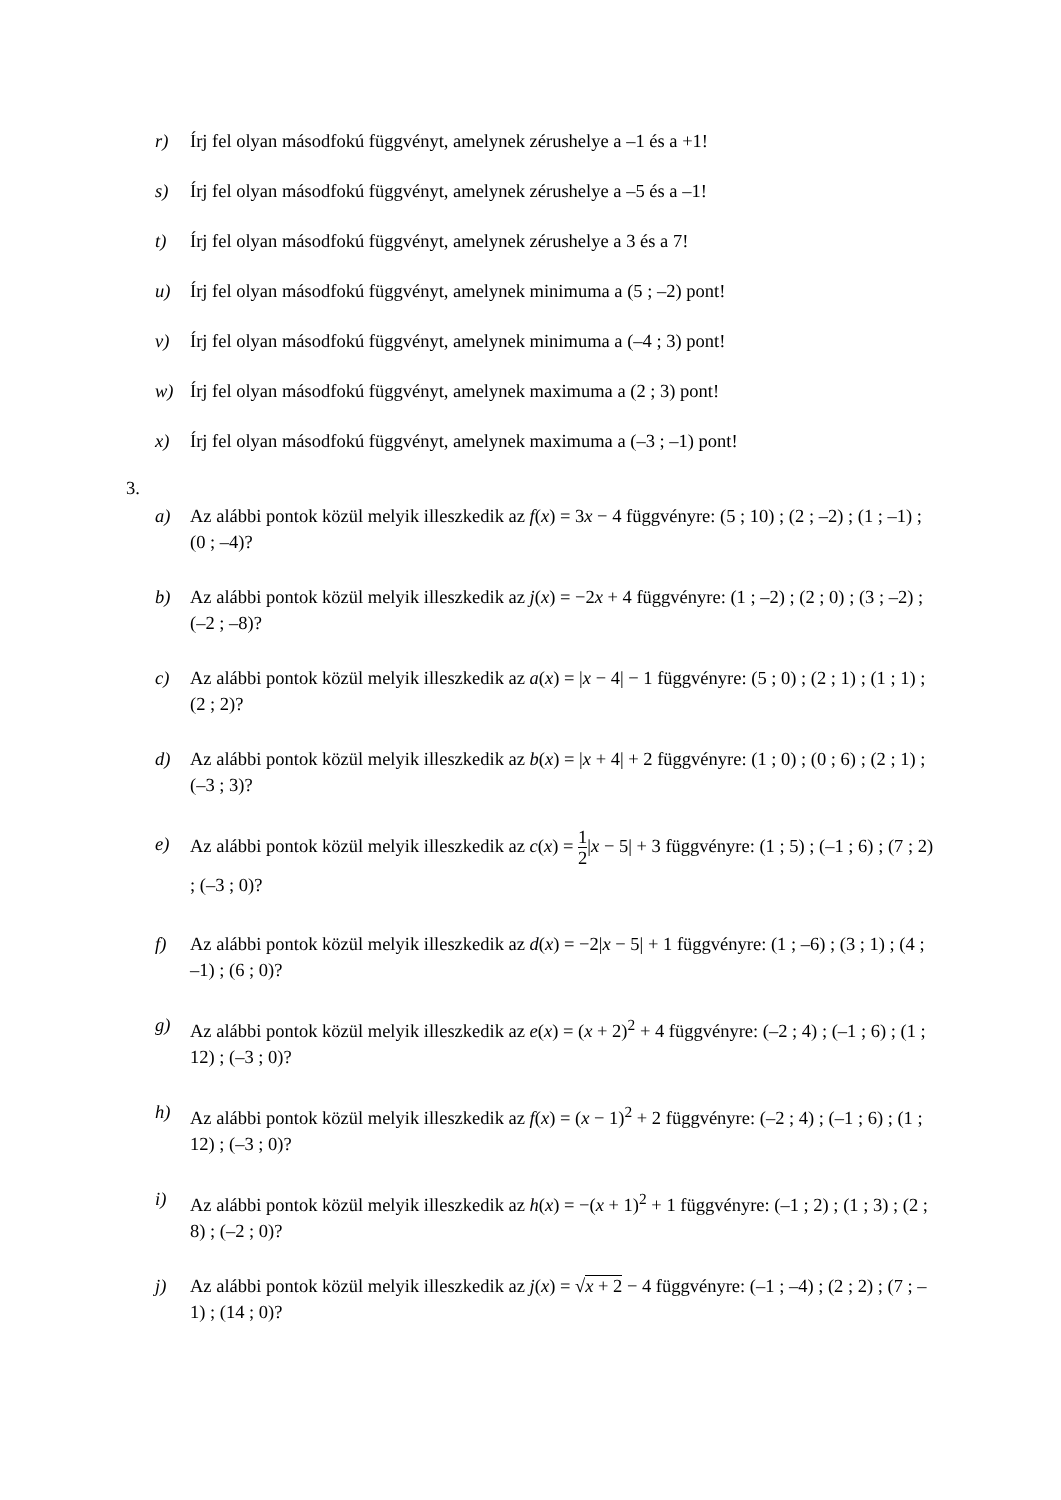r) Írj fel olyan másodfokú függvényt, amelynek zérushelye a –1 és a +1!
s) Írj fel olyan másodfokú függvényt, amelynek zérushelye a –5 és a –1!
t) Írj fel olyan másodfokú függvényt, amelynek zérushelye a 3 és a 7!
u) Írj fel olyan másodfokú függvényt, amelynek minimuma a (5 ; –2) pont!
v) Írj fel olyan másodfokú függvényt, amelynek minimuma a (–4 ; 3) pont!
w) Írj fel olyan másodfokú függvényt, amelynek maximuma a (2 ; 3) pont!
x) Írj fel olyan másodfokú függvényt, amelynek maximuma a (–3 ; –1) pont!
3.
a) Az alábbi pontok közül melyik illeszkedik az f(x) = 3x − 4 függvényre: (5 ; 10) ; (2 ; –2) ; (1 ; –1) ; (0 ; –4)?
b) Az alábbi pontok közül melyik illeszkedik az j(x) = −2x + 4 függvényre: (1 ; –2) ; (2 ; 0) ; (3 ; –2) ; (–2 ; –8)?
c) Az alábbi pontok közül melyik illeszkedik az a(x) = |x − 4| − 1 függvényre: (5 ; 0) ; (2 ; 1) ; (1 ; 1) ; (2 ; 2)?
d) Az alábbi pontok közül melyik illeszkedik az b(x) = |x + 4| + 2 függvényre: (1 ; 0) ; (0 ; 6) ; (2 ; 1) ; (–3 ; 3)?
e) Az alábbi pontok közül melyik illeszkedik az c(x) = 1 2|x − 5| + 3 függvényre: (1 ; 5) ; (–1 ; 6) ; (7 ; 2) ; (–3 ; 0)?
f) Az alábbi pontok közül melyik illeszkedik az d(x) = −2|x − 5| + 1 függvényre: (1 ; –6) ; (3 ; 1) ; (4 ; –1) ; (6 ; 0)?
g) Az alábbi pontok közül melyik illeszkedik az e(x) = (x + 2)<sup>2</sup> + 4 függvényre: (–2 ; 4) ; (–1 ; 6) ; (1 ; 12) ; (–3 ; 0)?
h) Az alábbi pontok közül melyik illeszkedik az f(x) = (x − 1)<sup>2</sup> + 2 függvényre: (–2 ; 4) ; (–1 ; 6) ; (1 ; 12) ; (–3 ; 0)?
i) Az alábbi pontok közül melyik illeszkedik az h(x) = −(x + 1)<sup>2</sup> + 1 függvényre: (–1 ; 2) ; (1 ; 3) ; (2 ; 8) ; (–2 ; 0)?
j) Az alábbi pontok közül melyik illeszkedik az j(x) = √x + 2 − 4 függvényre: (–1 ; –4) ; (2 ; 2) ; (7 ; –1) ; (14 ; 0)?